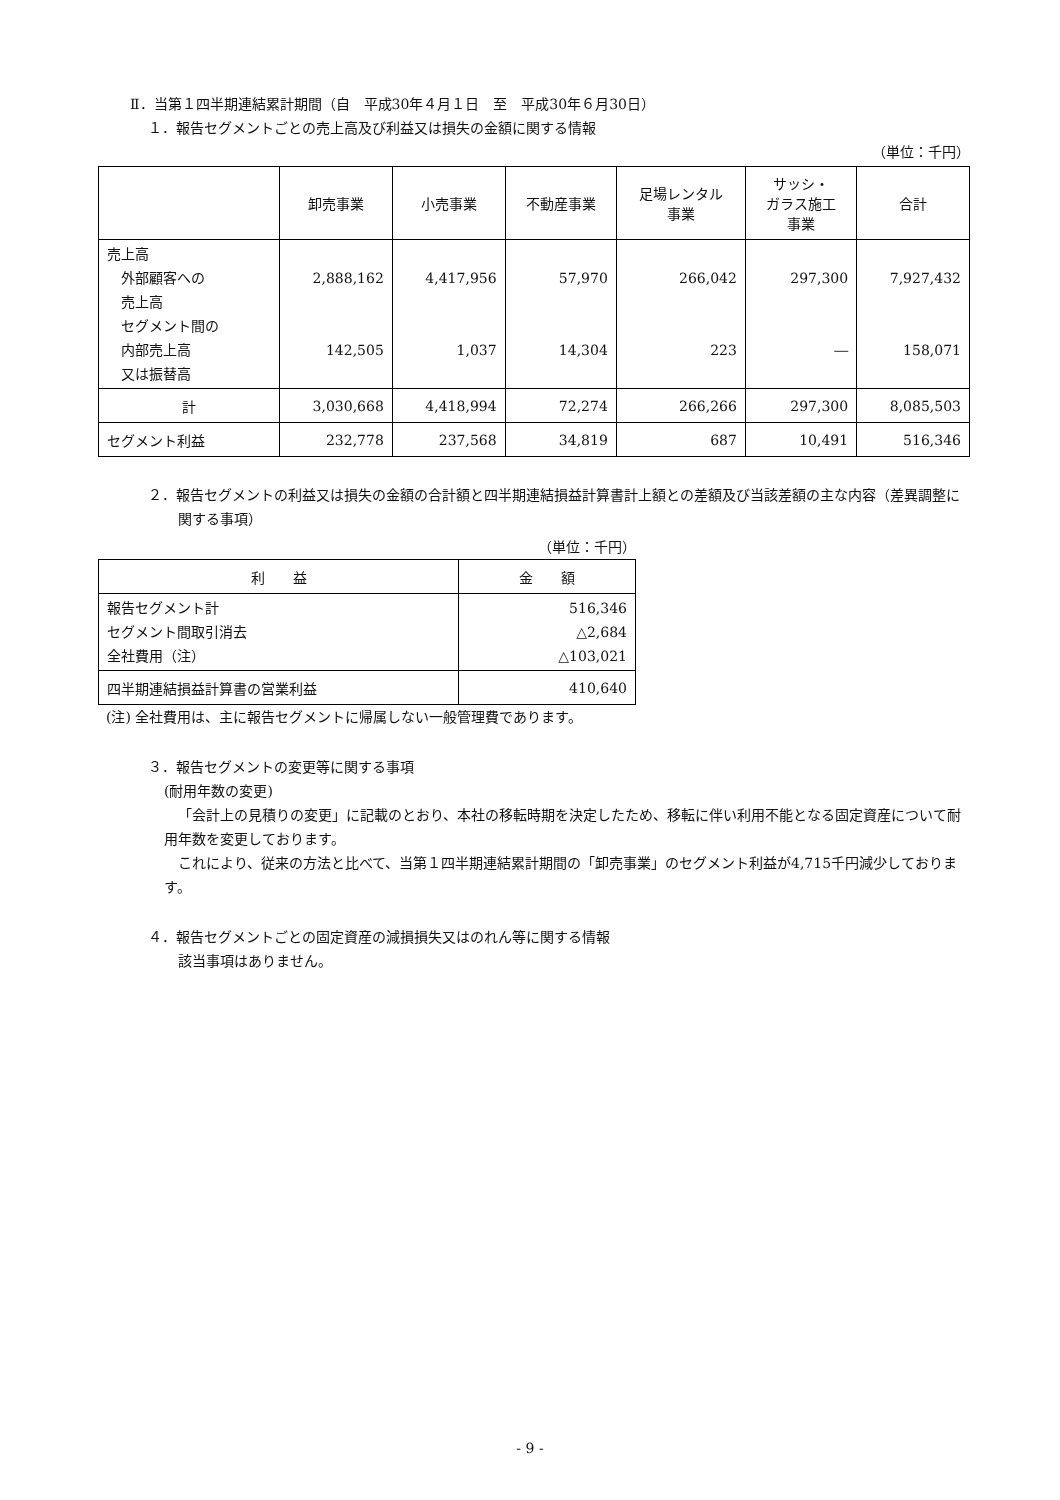Ⅱ．当第１四半期連結累計期間（自　平成30年４月１日　至　平成30年６月30日）
１．報告セグメントごとの売上高及び利益又は損失の金額に関する情報
（単位：千円）
| | 卸売事業 | 小売事業 | 不動産事業 | 足場レンタル 事業 | サッシ・ ガラス施工 事業 | 合計 |
| --- | --- | --- | --- | --- | --- | --- |
| 売上高 外部顧客への 売上高 セグメント間の 内部売上高 又は振替高 | 2,888,162 142,505 | 4,417,956 1,037 | 57,970 14,304 | 266,042 223 | 297,300 ― | 7,927,432 158,071 |
| 計 | 3,030,668 | 4,418,994 | 72,274 | 266,266 | 297,300 | 8,085,503 |
| セグメント利益 | 232,778 | 237,568 | 34,819 | 687 | 10,491 | 516,346 |
２．報告セグメントの利益又は損失の金額の合計額と四半期連結損益計算書計上額との差額及び当該差額の主な内容（差異調整に関する事項）
（単位：千円）
| 利 益 | 金 額 |
| --- | --- |
| 報告セグメント計 セグメント間取引消去 全社費用（注） | 516,346 △2,684 △103,021 |
| 四半期連結損益計算書の営業利益 | 410,640 |
(注) 全社費用は、主に報告セグメントに帰属しない一般管理費であります。
３．報告セグメントの変更等に関する事項
(耐用年数の変更)
「会計上の見積りの変更」に記載のとおり、本社の移転時期を決定したため、移転に伴い利用不能となる固定資産について耐用年数を変更しております。
これにより、従来の方法と比べて、当第１四半期連結累計期間の「卸売事業」のセグメント利益が4,715千円減少しております。
４．報告セグメントごとの固定資産の減損損失又はのれん等に関する情報
該当事項はありません。
- 9 -